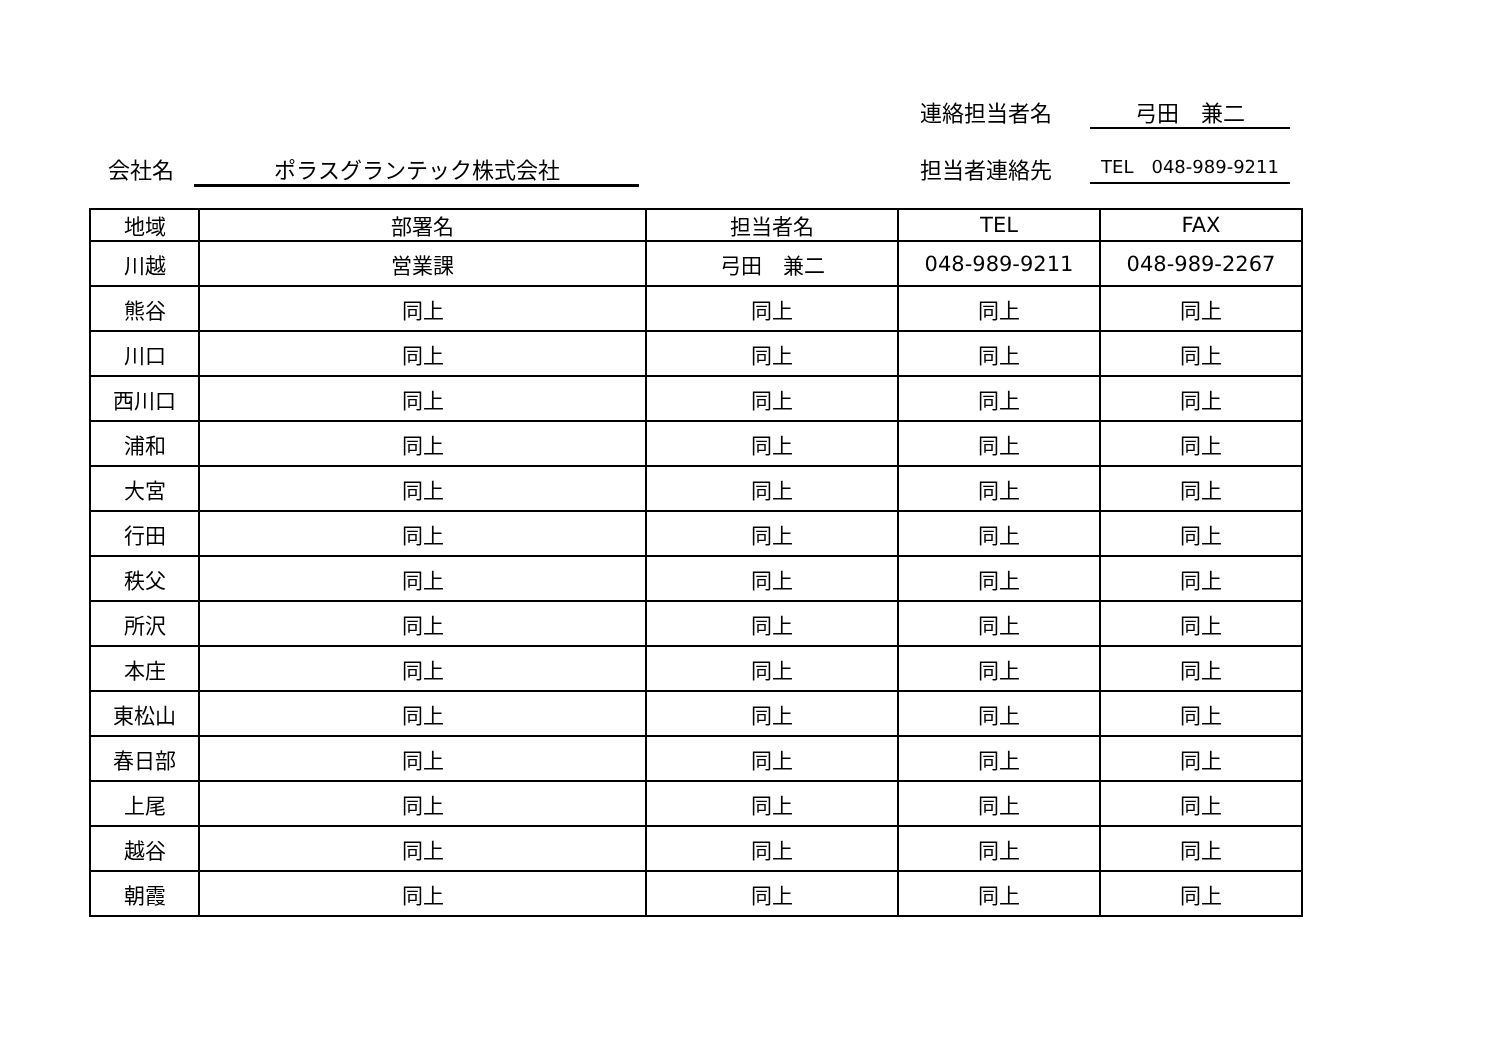連絡担当者名 弓田　兼二
会社名 ポラスグランテック株式会社 担当者連絡先 TEL　048-989-9211
| 地域 | 部署名 | 担当者名 | TEL | FAX |
| --- | --- | --- | --- | --- |
| 川越 | 営業課 | 弓田 兼二 | 048-989-9211 | 048-989-2267 |
| 熊谷 | 同上 | 同上 | 同上 | 同上 |
| 川口 | 同上 | 同上 | 同上 | 同上 |
| 西川口 | 同上 | 同上 | 同上 | 同上 |
| 浦和 | 同上 | 同上 | 同上 | 同上 |
| 大宮 | 同上 | 同上 | 同上 | 同上 |
| 行田 | 同上 | 同上 | 同上 | 同上 |
| 秩父 | 同上 | 同上 | 同上 | 同上 |
| 所沢 | 同上 | 同上 | 同上 | 同上 |
| 本庄 | 同上 | 同上 | 同上 | 同上 |
| 東松山 | 同上 | 同上 | 同上 | 同上 |
| 春日部 | 同上 | 同上 | 同上 | 同上 |
| 上尾 | 同上 | 同上 | 同上 | 同上 |
| 越谷 | 同上 | 同上 | 同上 | 同上 |
| 朝霞 | 同上 | 同上 | 同上 | 同上 |